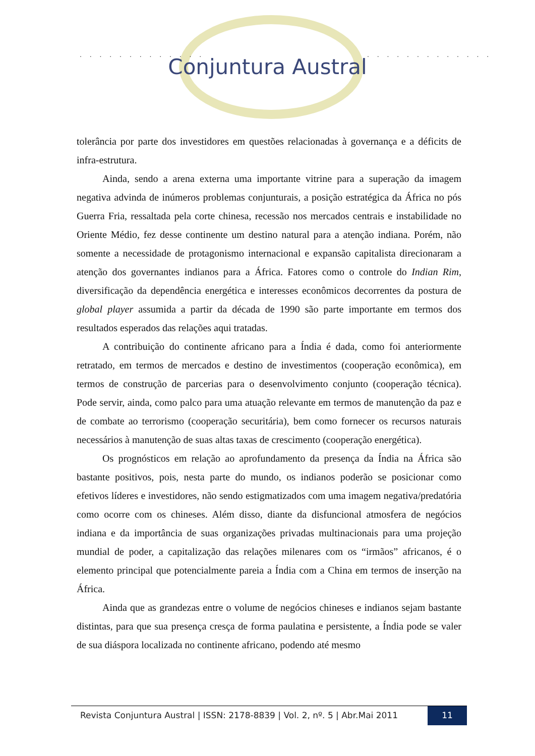. . . . . . . . . . . . . . . . . . . . . . . . . .
Conjuntura Austral
tolerância por parte dos investidores em questões relacionadas à governança e a déficits de infra-estrutura.
Ainda, sendo a arena externa uma importante vitrine para a superação da imagem negativa advinda de inúmeros problemas conjunturais, a posição estratégica da África no pós Guerra Fria, ressaltada pela corte chinesa, recessão nos mercados centrais e instabilidade no Oriente Médio, fez desse continente um destino natural para a atenção indiana. Porém, não somente a necessidade de protagonismo internacional e expansão capitalista direcionaram a atenção dos governantes indianos para a África. Fatores como o controle do Indian Rim, diversificação da dependência energética e interesses econômicos decorrentes da postura de global player assumida a partir da década de 1990 são parte importante em termos dos resultados esperados das relações aqui tratadas.
A contribuição do continente africano para a Índia é dada, como foi anteriormente retratado, em termos de mercados e destino de investimentos (cooperação econômica), em termos de construção de parcerias para o desenvolvimento conjunto (cooperação técnica). Pode servir, ainda, como palco para uma atuação relevante em termos de manutenção da paz e de combate ao terrorismo (cooperação securitária), bem como fornecer os recursos naturais necessários à manutenção de suas altas taxas de crescimento (cooperação energética).
Os prognósticos em relação ao aprofundamento da presença da Índia na África são bastante positivos, pois, nesta parte do mundo, os indianos poderão se posicionar como efetivos líderes e investidores, não sendo estigmatizados com uma imagem negativa/predatória como ocorre com os chineses. Além disso, diante da disfuncional atmosfera de negócios indiana e da importância de suas organizações privadas multinacionais para uma projeção mundial de poder, a capitalização das relações milenares com os “irmãos” africanos, é o elemento principal que potencialmente pareia a Índia com a China em termos de inserção na África.
Ainda que as grandezas entre o volume de negócios chineses e indianos sejam bastante distintas, para que sua presença cresça de forma paulatina e persistente, a Índia pode se valer de sua diáspora localizada no continente africano, podendo até mesmo
Revista Conjuntura Austral | ISSN: 2178-8839 | Vol. 2, nº. 5 | Abr.Mai 2011
11